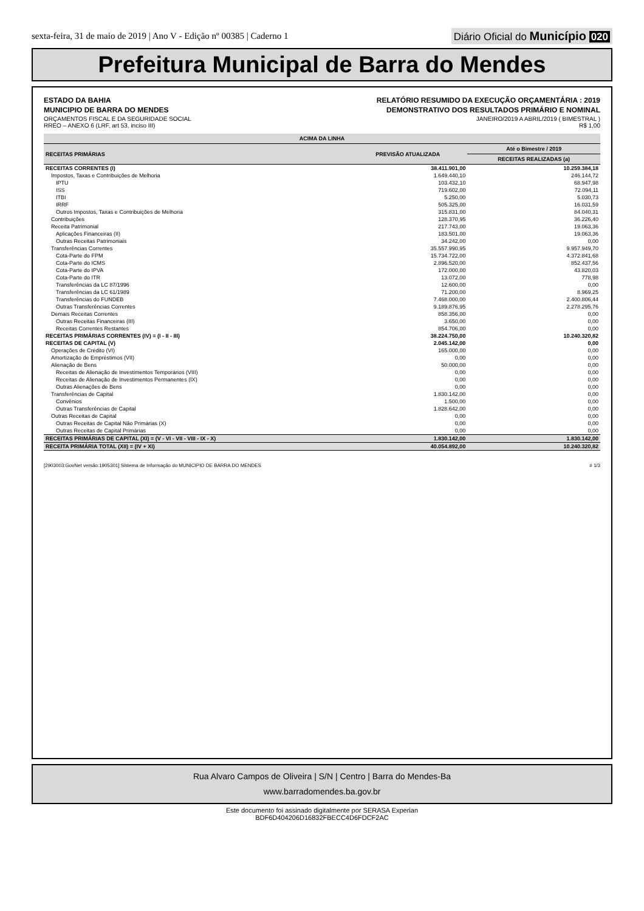sexta-feira, 31 de maio de 2019 | Ano V - Edição nº 00385 | Caderno 1
Diário Oficial do Município 020
Prefeitura Municipal de Barra do Mendes
ESTADO DA BAHIA
MUNICIPIO DE BARRA DO MENDES
ORÇAMENTOS FISCAL E DA SEGURIDADE SOCIAL
RREO – ANEXO 6 (LRF, art 53, inciso III)
RELATÓRIO RESUMIDO DA EXECUÇÃO ORÇAMENTÁRIA : 2019
DEMONSTRATIVO DOS RESULTADOS PRIMÁRIO E NOMINAL
JANEIRO/2019 A ABRIL/2019 ( BIMESTRAL )
R$ 1,00
| ACIMA DA LINHA | | |
| --- | --- | --- |
| RECEITAS PRIMÁRIAS | PREVISÃO ATUALIZADA | Até o Bimestre / 2019 |
| | | RECEITAS REALIZADAS (a) |
| RECEITAS CORRENTES (I) | 38.411.901,00 | 10.259.384,18 |
| Impostos, Taxas e Contribuições de Melhoria | 1.649.440,10 | 246.144,72 |
| IPTU | 103.432,10 | 68.947,98 |
| ISS | 719.602,00 | 72.094,11 |
| ITBI | 5.250,00 | 5.030,73 |
| IRRF | 505.325,00 | 16.031,59 |
| Outros Impostos, Taxas e Contribuições de Melhoria | 315.831,00 | 84.040,31 |
| Contribuições | 128.370,95 | 36.226,40 |
| Receita Patrimonial | 217.743,00 | 19.063,36 |
| Aplicações Financeiras (II) | 183.501,00 | 19.063,36 |
| Outras Receitas Patrimoniais | 34.242,00 | 0,00 |
| Transferências Correntes | 35.557.990,95 | 9.957.949,70 |
| Cota-Parte do FPM | 15.734.722,00 | 4.372.841,68 |
| Cota-Parte do ICMS | 2.896.520,00 | 852.437,56 |
| Cota-Parte do IPVA | 172.000,00 | 43.820,03 |
| Cota-Parte do ITR | 13.072,00 | 778,98 |
| Transferências da LC 87/1996 | 12.600,00 | 0,00 |
| Transferências da LC 61/1989 | 71.200,00 | 8.969,25 |
| Transferências do FUNDEB | 7.468.000,00 | 2.400.806,44 |
| Outras Transferências Correntes | 9.189.876,95 | 2.278.295,76 |
| Demais Receitas Correntes | 858.356,00 | 0,00 |
| Outras Receitas Financeiras (III) | 3.650,00 | 0,00 |
| Receitas Correntes Restantes | 854.706,00 | 0,00 |
| RECEITAS PRIMÁRIAS CORRENTES (IV) = (I - II - III) | 38.224.750,00 | 10.240.320,82 |
| RECEITAS DE CAPITAL (V) | 2.045.142,00 | 0,00 |
| Operações de Crédito (VI) | 165.000,00 | 0,00 |
| Amortização de Empréstimos (VII) | 0,00 | 0,00 |
| Alienação de Bens | 50.000,00 | 0,00 |
| Receitas de Alienação de Investimentos Temporários (VIII) | 0,00 | 0,00 |
| Receitas de Alienação de Investimentos Permanentes (IX) | 0,00 | 0,00 |
| Outras Alienações de Bens | 0,00 | 0,00 |
| Transferências de Capital | 1.830.142,00 | 0,00 |
| Convênios | 1.500,00 | 0,00 |
| Outras Transferências de Capital | 1.828.642,00 | 0,00 |
| Outras Receitas de Capital | 0,00 | 0,00 |
| Outras Receitas de Capital Não Primárias (X) | 0,00 | 0,00 |
| Outras Receitas de Capital Primárias | 0,00 | 0,00 |
| RECEITAS PRIMÁRIAS DE CAPITAL (XI) = (V - VI - VII - VIII - IX - X) | 1.830.142,00 | 1.830.142,00 |
| RECEITA PRIMÁRIA TOTAL (XII) = (IV + XI) | 40.054.892,00 | 10.240.320,82 |
[2903003:GovNet versão:1905301] Sistema de Informação do MUNICIPIO DE BARRA DO MENDES # 1/3
Rua Alvaro Campos de Oliveira | S/N | Centro | Barra do Mendes-Ba
www.barradomendes.ba.gov.br
Este documento foi assinado digitalmente por SERASA Experian
BDF6D404206D16832FBECC4D6FDCF2AC